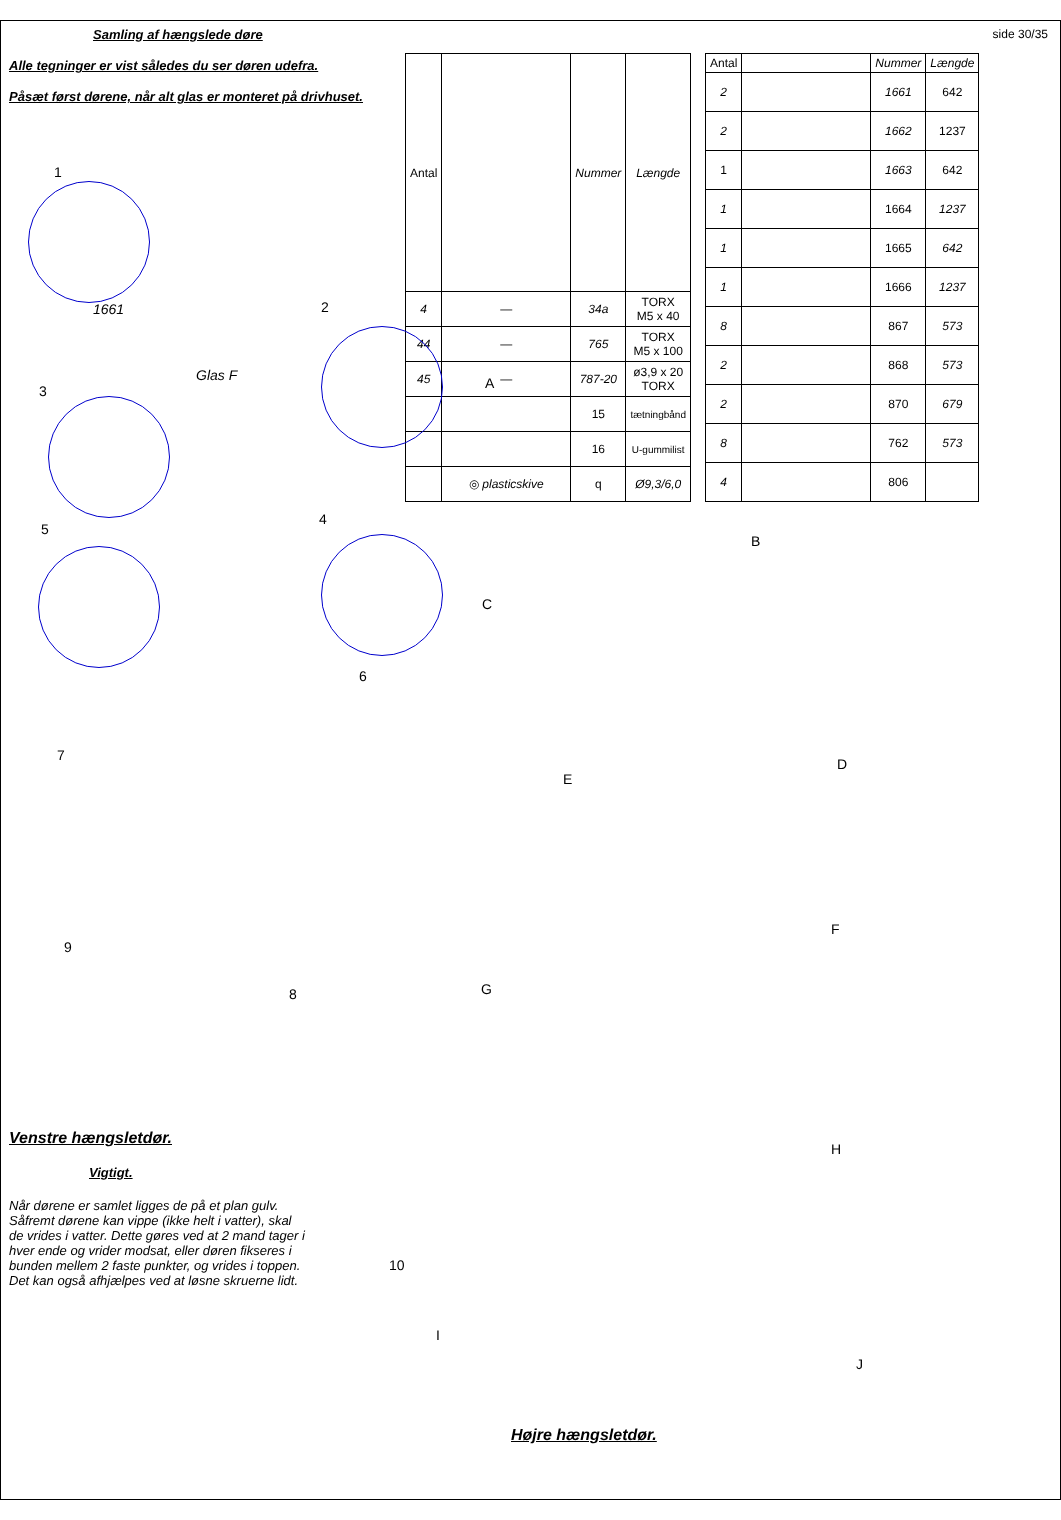Samling af hængslede døre side 30/35
Alle tegninger er vist således du ser døren udefra.
Påsæt først dørene, når alt glas er monteret på drivhuset.
| Antal | | Nummer | Længde |
| --- | --- | --- | --- |
| 4 | — | 34a | TORX M5 x 40 |
| 44 | — | 765 | TORX M5 x 100 |
| 45 | — | 787-20 | ø3,9 x 20 TORX |
| | | 15 | tætningbånd |
| | | 16 | U-gummilist |
| | ◎ plasticskive | q | Ø9,3/6,0 |
| Antal | | Nummer | Længde |
| --- | --- | --- | --- |
| 2 | | 1661 | 642 |
| 2 | | 1662 | 1237 |
| 1 | | 1663 | 642 |
| 1 | | 1664 | 1237 |
| 1 | | 1665 | 642 |
| 1 | | 1666 | 1237 |
| 8 | | 867 | 573 |
| 2 | | 868 | 573 |
| 2 | | 870 | 679 |
| 8 | | 762 | 573 |
| 4 | | 806 | |
1
1661
Glas F
2
3
4
5
6
7
8
9
10
A
B
C
D
E
F
G
H
I
J
Venstre hængsletdør.
Vigtigt.
Når dørene er samlet ligges de på et plan gulv. Såfremt dørene kan vippe (ikke helt i vatter), skal de vrides i vatter. Dette gøres ved at 2 mand tager i hver ende og vrider modsat, eller døren fikseres i bunden mellem 2 faste punkter, og vrides i toppen. Det kan også afhjælpes ved at løsne skruerne lidt.
Højre hængsletdør.